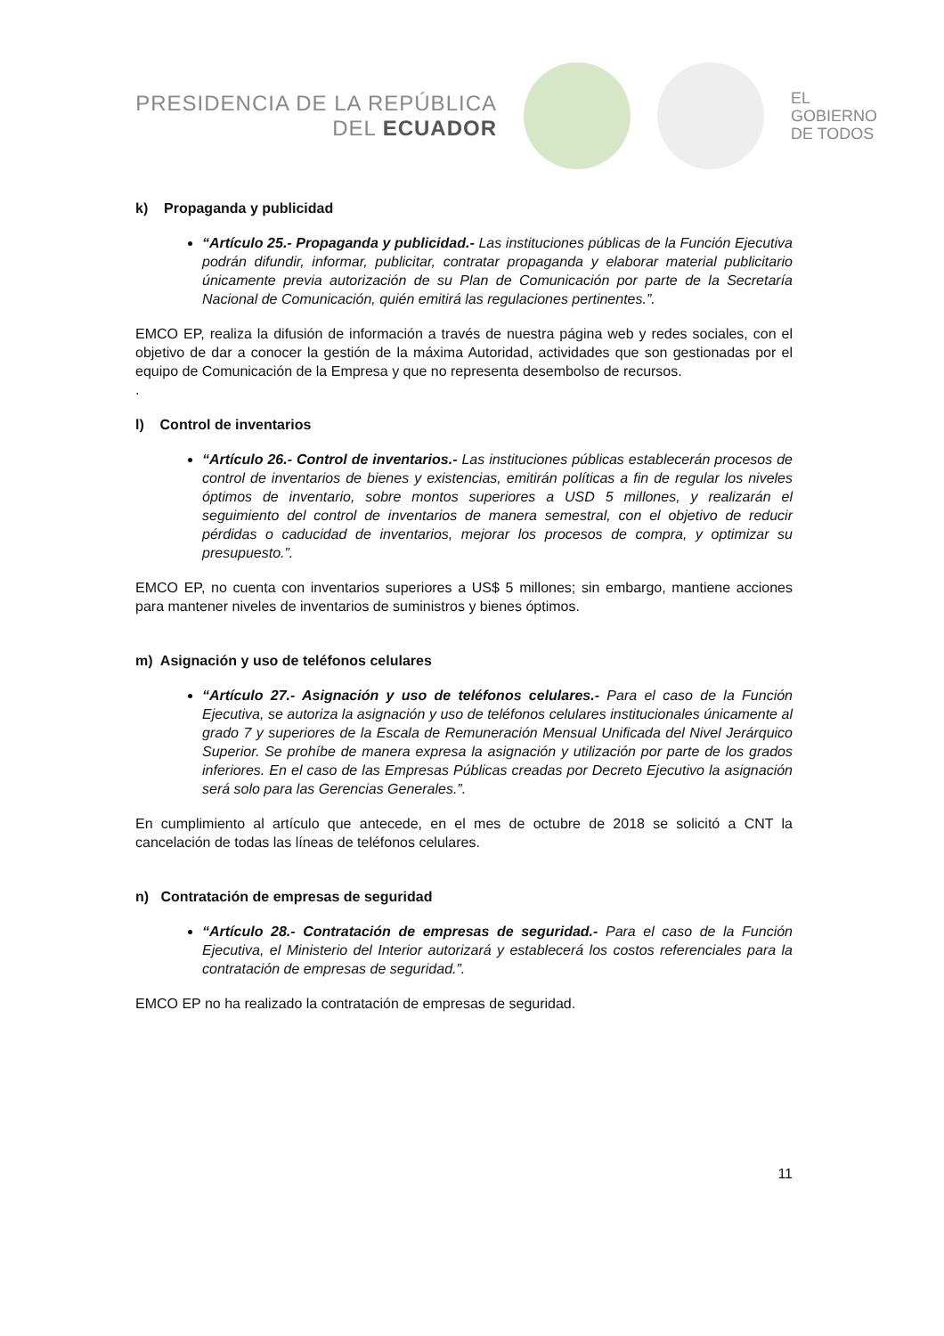PRESIDENCIA DE LA REPÚBLICA
DEL ECUADOR
EL
GOBIERNO
DE TODOS
k) Propaganda y publicidad
“Artículo 25.- Propaganda y publicidad.- Las instituciones públicas de la Función Ejecutiva podrán difundir, informar, publicitar, contratar propaganda y elaborar material publicitario únicamente previa autorización de su Plan de Comunicación por parte de la Secretaría Nacional de Comunicación, quién emitirá las regulaciones pertinentes.”.
EMCO EP, realiza la difusión de información a través de nuestra página web y redes sociales, con el objetivo de dar a conocer la gestión de la máxima Autoridad, actividades que son gestionadas por el equipo de Comunicación de la Empresa y que no representa desembolso de recursos.
.
l) Control de inventarios
“Artículo 26.- Control de inventarios.- Las instituciones públicas establecerán procesos de control de inventarios de bienes y existencias, emitirán políticas a fin de regular los niveles óptimos de inventario, sobre montos superiores a USD 5 millones, y realizarán el seguimiento del control de inventarios de manera semestral, con el objetivo de reducir pérdidas o caducidad de inventarios, mejorar los procesos de compra, y optimizar su presupuesto.”.
EMCO EP, no cuenta con inventarios superiores a US$ 5 millones; sin embargo, mantiene acciones para mantener niveles de inventarios de suministros y bienes óptimos.
m) Asignación y uso de teléfonos celulares
“Artículo 27.- Asignación y uso de teléfonos celulares.- Para el caso de la Función Ejecutiva, se autoriza la asignación y uso de teléfonos celulares institucionales únicamente al grado 7 y superiores de la Escala de Remuneración Mensual Unificada del Nivel Jerárquico Superior. Se prohíbe de manera expresa la asignación y utilización por parte de los grados inferiores. En el caso de las Empresas Públicas creadas por Decreto Ejecutivo la asignación será solo para las Gerencias Generales.”.
En cumplimiento al artículo que antecede, en el mes de octubre de 2018 se solicitó a CNT la cancelación de todas las líneas de teléfonos celulares.
n) Contratación de empresas de seguridad
“Artículo 28.- Contratación de empresas de seguridad.- Para el caso de la Función Ejecutiva, el Ministerio del Interior autorizará y establecerá los costos referenciales para la contratación de empresas de seguridad.”.
EMCO EP no ha realizado la contratación de empresas de seguridad.
11